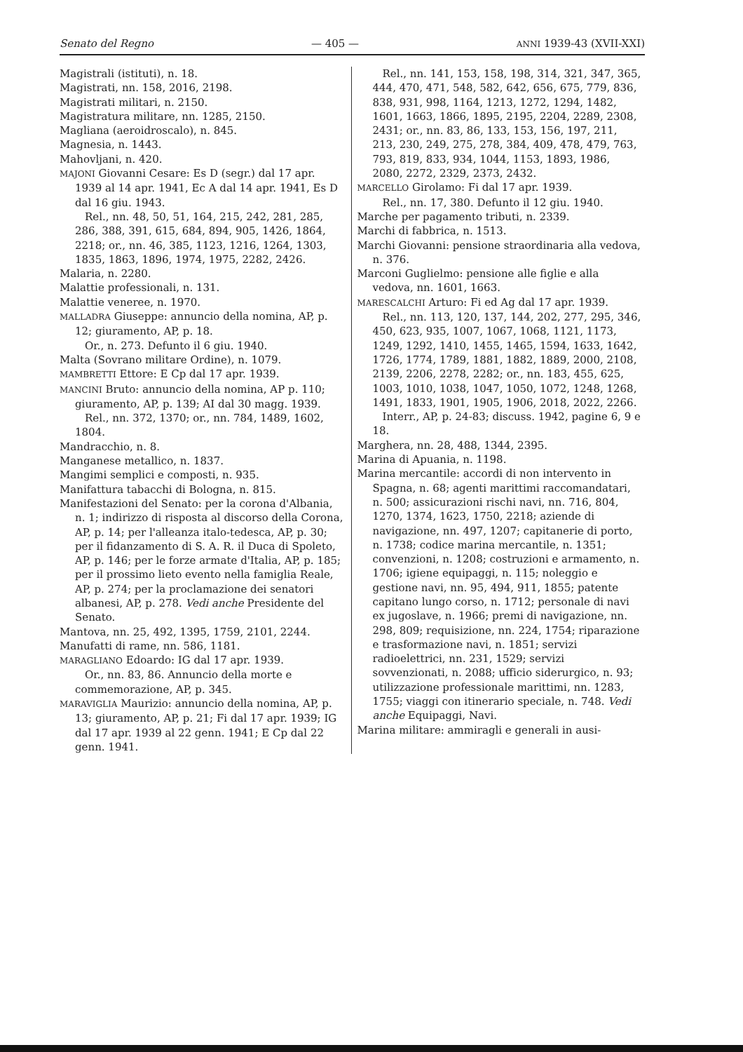Senato del Regno — 405 — ANNI 1939-43 (XVII-XXI)
Magistrali (istituti), n. 18.
Magistrati, nn. 158, 2016, 2198.
Magistrati militari, n. 2150.
Magistratura militare, nn. 1285, 2150.
Magliana (aeroidroscalo), n. 845.
Magnesia, n. 1443.
Mahovljani, n. 420.
MAJONI Giovanni Cesare: Es D (segr.) dal 17 apr. 1939 al 14 apr. 1941, Ec A dal 14 apr. 1941, Es D dal 16 giu. 1943.
Rel., nn. 48, 50, 51, 164, 215, 242, 281, 285, 286, 388, 391, 615, 684, 894, 905, 1426, 1864, 2218; or., nn. 46, 385, 1123, 1216, 1264, 1303, 1835, 1863, 1896, 1974, 1975, 2282, 2426.
Malaria, n. 2280.
Malattie professionali, n. 131.
Malattie veneree, n. 1970.
MALLADRA Giuseppe: annuncio della nomina, AP, p. 12; giuramento, AP, p. 18.
Or., n. 273. Defunto il 6 giu. 1940.
Malta (Sovrano militare Ordine), n. 1079.
MAMBRETTI Ettore: E Cp dal 17 apr. 1939.
MANCINI Bruto: annuncio della nomina, AP p. 110; giuramento, AP, p. 139; AI dal 30 magg. 1939.
Rel., nn. 372, 1370; or., nn. 784, 1489, 1602, 1804.
Mandracchio, n. 8.
Manganese metallico, n. 1837.
Mangimi semplici e composti, n. 935.
Manifattura tabacchi di Bologna, n. 815.
Manifestazioni del Senato: per la corona d'Albania, n. 1; indirizzo di risposta al discorso della Corona, AP, p. 14; per l'alleanza italo-tedesca, AP, p. 30; per il fidanzamento di S. A. R. il Duca di Spoleto, AP, p. 146; per le forze armate d'Italia, AP, p. 185; per il prossimo lieto evento nella famiglia Reale, AP, p. 274; per la proclamazione dei senatori albanesi, AP, p. 278. Vedi anche Presidente del Senato.
Mantova, nn. 25, 492, 1395, 1759, 2101, 2244.
Manufatti di rame, nn. 586, 1181.
MARAGLIANO Edoardo: IG dal 17 apr. 1939.
Or., nn. 83, 86. Annuncio della morte e commemorazione, AP, p. 345.
MARAVIGLIA Maurizio: annuncio della nomina, AP, p. 13; giuramento, AP, p. 21; Fi dal 17 apr. 1939; IG dal 17 apr. 1939 al 22 genn. 1941; E Cp dal 22 genn. 1941.
Rel., nn. 141, 153, 158, 198, 314, 321, 347, 365, 444, 470, 471, 548, 582, 642, 656, 675, 779, 836, 838, 931, 998, 1164, 1213, 1272, 1294, 1482, 1601, 1663, 1866, 1895, 2195, 2204, 2289, 2308, 2431; or., nn. 83, 86, 133, 153, 156, 197, 211, 213, 230, 249, 275, 278, 384, 409, 478, 479, 763, 793, 819, 833, 934, 1044, 1153, 1893, 1986, 2080, 2272, 2329, 2373, 2432.
MARCELLO Girolamo: Fi dal 17 apr. 1939.
Rel., nn. 17, 380. Defunto il 12 giu. 1940.
Marche per pagamento tributi, n. 2339.
Marchi di fabbrica, n. 1513.
Marchi Giovanni: pensione straordinaria alla vedova, n. 376.
Marconi Guglielmo: pensione alle figlie e alla vedova, nn. 1601, 1663.
MARESCALCHI Arturo: Fi ed Ag dal 17 apr. 1939.
Rel., nn. 113, 120, 137, 144, 202, 277, 295, 346, 450, 623, 935, 1007, 1067, 1068, 1121, 1173, 1249, 1292, 1410, 1455, 1465, 1594, 1633, 1642, 1726, 1774, 1789, 1881, 1882, 1889, 2000, 2108, 2139, 2206, 2278, 2282; or., nn. 183, 455, 625, 1003, 1010, 1038, 1047, 1050, 1072, 1248, 1268, 1491, 1833, 1901, 1905, 1906, 2018, 2022, 2266.
Interr., AP, p. 24-83; discuss. 1942, pagine 6, 9 e 18.
Marghera, nn. 28, 488, 1344, 2395.
Marina di Apuania, n. 1198.
Marina mercantile: accordi di non intervento in Spagna, n. 68; agenti marittimi raccomandatari, n. 500; assicurazioni rischi navi, nn. 716, 804, 1270, 1374, 1623, 1750, 2218; aziende di navigazione, nn. 497, 1207; capitanerie di porto, n. 1738; codice marina mercantile, n. 1351; convenzioni, n. 1208; costruzioni e armamento, n. 1706; igiene equipaggi, n. 115; noleggio e gestione navi, nn. 95, 494, 911, 1855; patente capitano lungo corso, n. 1712; personale di navi ex jugoslave, n. 1966; premi di navigazione, nn. 298, 809; requisizione, nn. 224, 1754; riparazione e trasformazione navi, n. 1851; servizi radioelettrici, nn. 231, 1529; servizi sovvenzionati, n. 2088; ufficio siderurgico, n. 93; utilizzazione professionale marittimi, nn. 1283, 1755; viaggi con itinerario speciale, n. 748. Vedi anche Equipaggi, Navi.
Marina militare: ammiragli e generali in ausi-